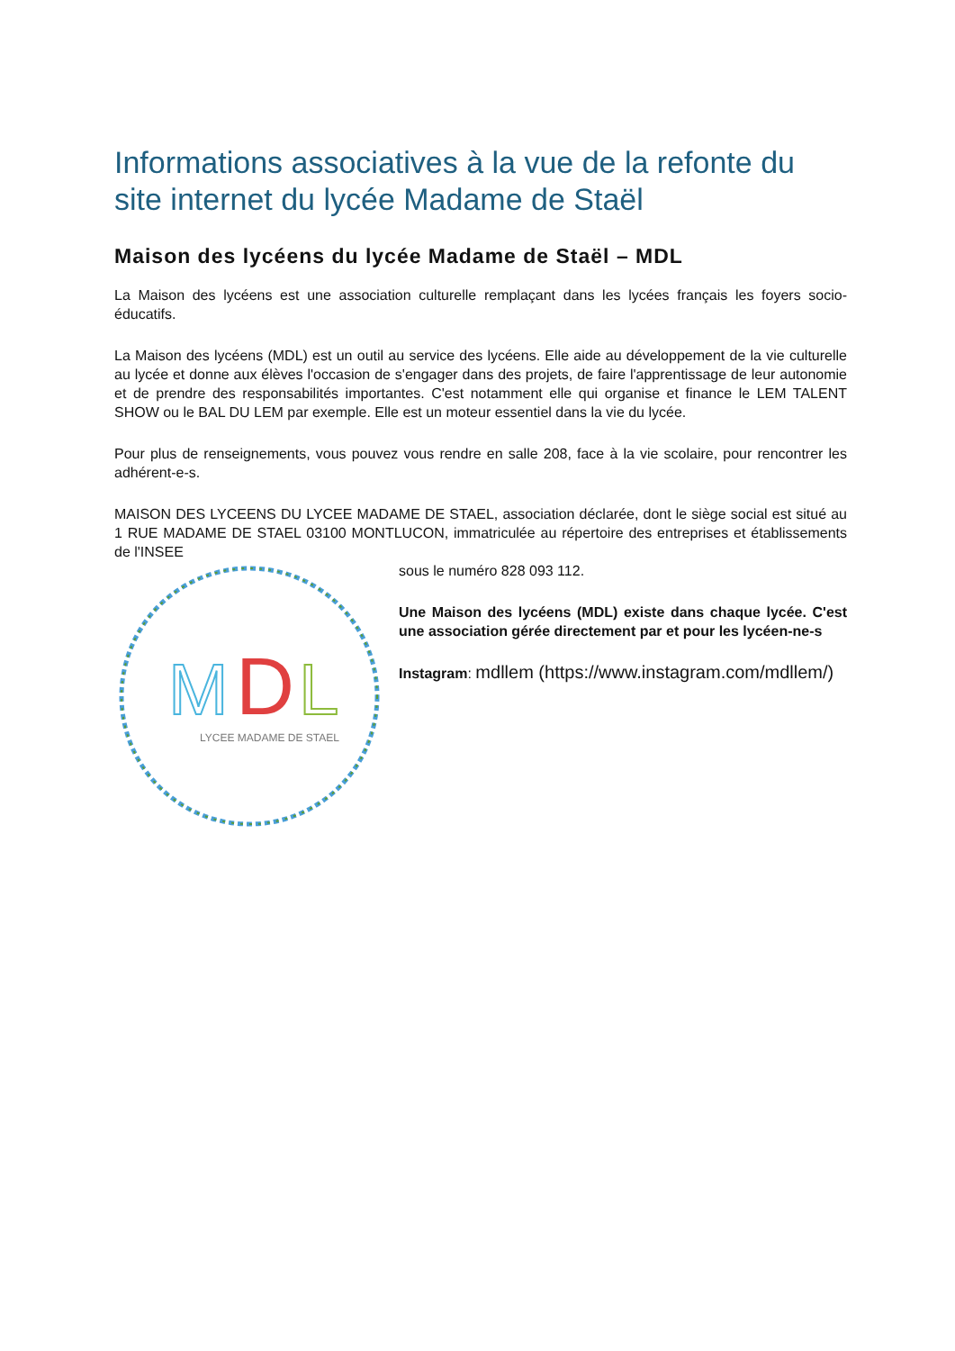Informations associatives à la vue de la refonte du site internet du lycée Madame de Staël
Maison des lycéens du lycée Madame de Staël – MDL
La Maison des lycéens est une association culturelle remplaçant dans les lycées français les foyers socio-éducatifs.
La Maison des lycéens (MDL) est un outil au service des lycéens. Elle aide au développement de la vie culturelle au lycée et donne aux élèves l'occasion de s'engager dans des projets, de faire l'apprentissage de leur autonomie et de prendre des responsabilités importantes. C'est notamment elle qui organise et finance le LEM TALENT SHOW ou le BAL DU LEM par exemple. Elle est un moteur essentiel dans la vie du lycée.
Pour plus de renseignements, vous pouvez vous rendre en salle 208, face à la vie scolaire, pour rencontrer les adhérent-e-s.
MAISON DES LYCEENS DU LYCEE MADAME DE STAEL, association déclarée, dont le siège social est situé au 1 RUE MADAME DE STAEL 03100 MONTLUCON, immatriculée au répertoire des entreprises et établissements de l'INSEE
M
D
L
LYCEE MADAME DE STAEL
sous le numéro 828 093 112.
Une Maison des lycéens (MDL) existe dans chaque lycée. C'est une association gérée directement par et pour les lycéen-ne-s
Instagram: mdllem (https://www.instagram.com/mdllem/)